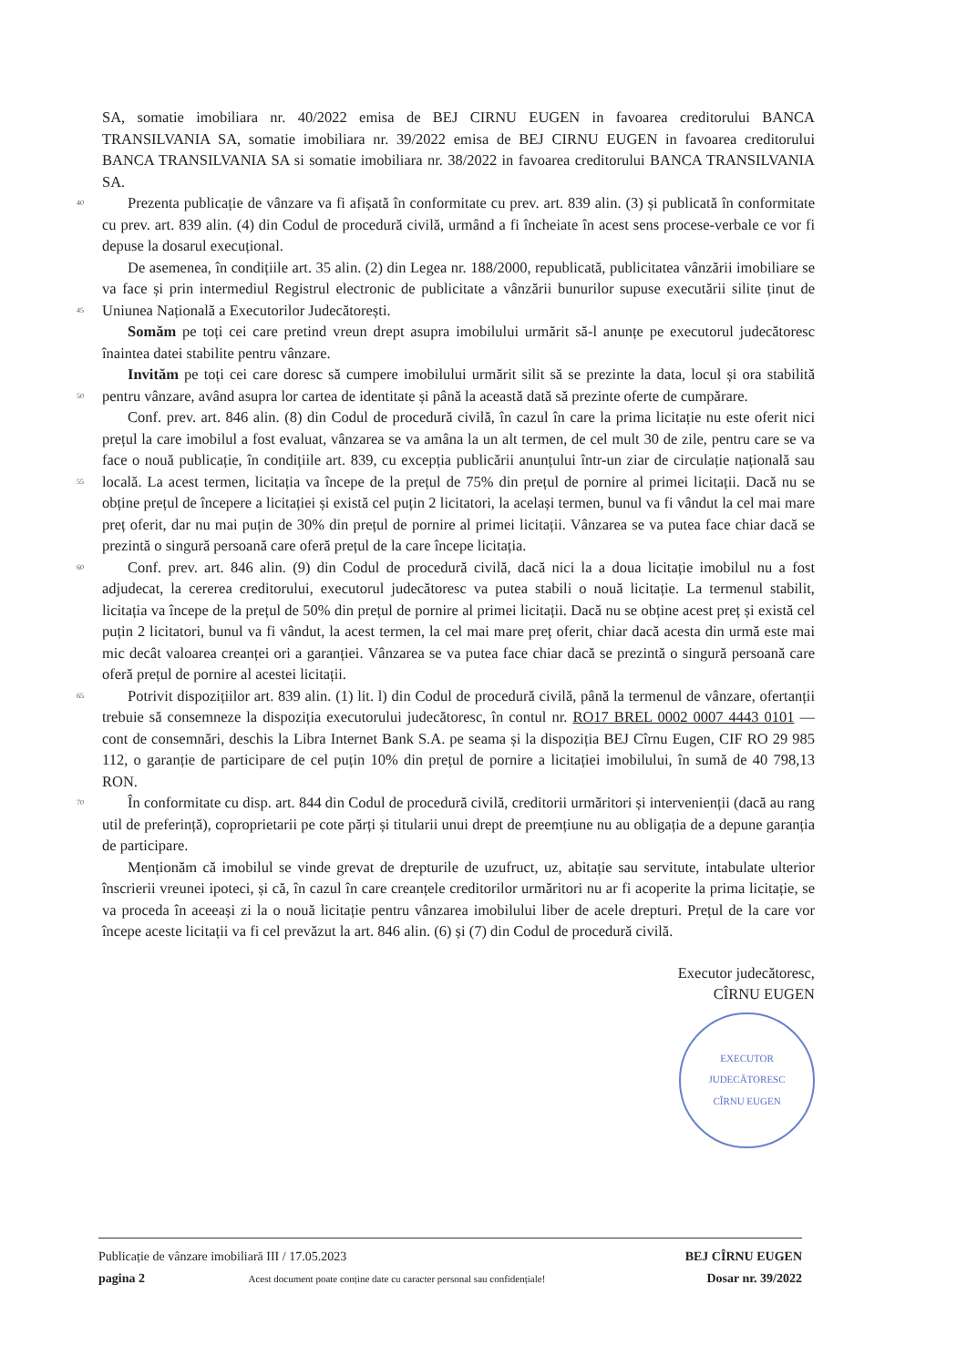SA, somatie imobiliara nr. 40/2022 emisa de BEJ CIRNU EUGEN in favoarea creditorului BANCA TRANSILVANIA SA, somatie imobiliara nr. 39/2022 emisa de BEJ CIRNU EUGEN in favoarea creditorului BANCA TRANSILVANIA SA si somatie imobiliara nr. 38/2022 in favoarea creditorului BANCA TRANSILVANIA SA.
40 Prezenta publicație de vânzare va fi afișată în conformitate cu prev. art. 839 alin. (3) și publicată în conformitate cu prev. art. 839 alin. (4) din Codul de procedură civilă, urmând a fi încheiate în acest sens procese-verbale ce vor fi depuse la dosarul execuțional.
De asemenea, în condițiile art. 35 alin. (2) din Legea nr. 188/2000, republicată, publicitatea vânzării imobiliare se va face și prin intermediul Registrul electronic de publicitate a vânzării bunurilor supuse executării silite ținut de Uniunea Națională a Executorilor Judecătorești. 45
Somăm pe toți cei care pretind vreun drept asupra imobilului urmărit să-l anunțe pe executorul judecătoresc înaintea datei stabilite pentru vânzare.
Invităm pe toți cei care doresc să cumpere imobilului urmărit silit să se prezinte la data, locul și ora stabilită pentru vânzare, având asupra lor cartea de identitate și până la această dată să prezinte oferte de cumpărare. 50
Conf. prev. art. 846 alin. (8) din Codul de procedură civilă, în cazul în care la prima licitație nu este oferit nici prețul la care imobilul a fost evaluat, vânzarea se va amâna la un alt termen, de cel mult 30 de zile, pentru care se va face o nouă publicație, în condițiile art. 839, cu excepția publicării anunțului într-un ziar de circulație națională sau locală. La acest termen, licitația va începe de la prețul 55 de 75% din prețul de pornire al primei licitații. Dacă nu se obține prețul de începere a licitației și există cel puțin 2 licitatori, la același termen, bunul va fi vândut la cel mai mare preț oferit, dar nu mai puțin de 30% din prețul de pornire al primei licitații. Vânzarea se va putea face chiar dacă se prezintă o singură persoană care oferă prețul de la care începe licitația.
Conf. prev. art. 846 alin. (9) din Codul de procedură civilă, dacă nici la a doua licitație imobilul nu 60 a fost adjudecat, la cererea creditorului, executorul judecătoresc va putea stabili o nouă licitație. La termenul stabilit, licitația va începe de la prețul de 50% din prețul de pornire al primei licitații. Dacă nu se obține acest preț și există cel puțin 2 licitatori, bunul va fi vândut, la acest termen, la cel mai mare preț oferit, chiar dacă acesta din urmă este mai mic decât valoarea creanței ori a garanției. Vânzarea se va putea face chiar dacă se prezintă o singură persoană care oferă prețul de pornire al acestei licitații.
65 Potrivit dispozițiilor art. 839 alin. (1) lit. l) din Codul de procedură civilă, până la termenul de vânzare, ofertanții trebuie să consemneze la dispoziția executorului judecătoresc, în contul nr. RO17 BREL 0002 0007 4443 0101 — cont de consemnări, deschis la Libra Internet Bank S.A. pe seama și la dispoziția BEJ Cîrnu Eugen, CIF RO 29 985 112, o garanție de participare de cel puțin 10% din prețul de pornire a licitației imobilului, în sumă de 40 798,13 RON.
70 În conformitate cu disp. art. 844 din Codul de procedură civilă, creditorii urmăritori și intervenienții (dacă au rang util de preferință), coproprietarii pe cote părți și titularii unui drept de preemțiune nu au obligația de a depune garanția de participare.
Menționăm că imobilul se vinde grevat de drepturile de uzufruct, uz, abitație sau servitute, intabulate ulterior înscrierii vreunei ipoteci, și că, în cazul în care creanțele creditorilor urmăritori nu ar fi acoperite la prima licitație, se va proceda în aceeași zi la o nouă licitație pentru vânzarea imobilului liber de acele drepturi. Prețul de la care vor începe aceste licitații va fi cel prevăzut la art. 846 alin. (6) și (7) din Codul de procedură civilă.
Executor judecătoresc,
CÎRNU EUGEN
EXECUTOR JUDECĂTORESC
CÎRNU EUGEN
Publicație de vânzare imobiliară III / 17.05.2023
pagina 2 Acest document poate conține date cu caracter personal sau confidențiale!
BEJ CÎRNU EUGEN
Dosar nr. 39/2022